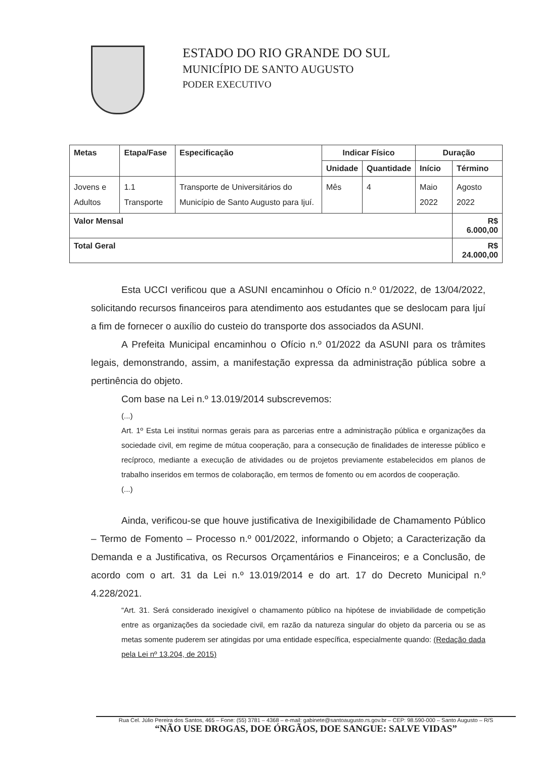ESTADO DO RIO GRANDE DO SUL
MUNICÍPIO DE SANTO AUGUSTO
PODER EXECUTIVO
| Metas | Etapa/Fase | Especificação | Indicar Físico | | Duração | |
| --- | --- | --- | --- | --- | --- | --- |
| | | | Unidade | Quantidade | Início | Término |
| Jovens e Adultos | 1.1 Transporte | Transporte de Universitários do Município de Santo Augusto para Ijuí. | Mês | 4 | Maio 2022 | Agosto 2022 |
| Valor Mensal | | | | | | R$ 6.000,00 |
| Total Geral | | | | | | R$ 24.000,00 |
Esta UCCI verificou que a ASUNI encaminhou o Ofício n.º 01/2022, de 13/04/2022, solicitando recursos financeiros para atendimento aos estudantes que se deslocam para Ijuí a fim de fornecer o auxílio do custeio do transporte dos associados da ASUNI.
A Prefeita Municipal encaminhou o Ofício n.º 01/2022 da ASUNI para os trâmites legais, demonstrando, assim, a manifestação expressa da administração pública sobre a pertinência do objeto.
Com base na Lei n.º 13.019/2014 subscrevemos:
(...)
Art. 1º Esta Lei institui normas gerais para as parcerias entre a administração pública e organizações da sociedade civil, em regime de mútua cooperação, para a consecução de finalidades de interesse público e recíproco, mediante a execução de atividades ou de projetos previamente estabelecidos em planos de trabalho inseridos em termos de colaboração, em termos de fomento ou em acordos de cooperação.
(...)
Ainda, verificou-se que houve justificativa de Inexigibilidade de Chamamento Público – Termo de Fomento – Processo n.º 001/2022, informando o Objeto; a Caracterização da Demanda e a Justificativa, os Recursos Orçamentários e Financeiros; e a Conclusão, de acordo com o art. 31 da Lei n.º 13.019/2014 e do art. 17 do Decreto Municipal n.º 4.228/2021.
“Art. 31. Será considerado inexigível o chamamento público na hipótese de inviabilidade de competição entre as organizações da sociedade civil, em razão da natureza singular do objeto da parceria ou se as metas somente puderem ser atingidas por uma entidade específica, especialmente quando: (Redação dada pela Lei nº 13.204, de 2015)
Rua Cel. Júlio Pereira dos Santos, 465 – Fone: (55) 3781 – 4368 – e-mail: gabinete@santoaugusto.rs.gov.br – CEP: 98.590-000 – Santo Augusto – R/S
“NÃO USE DROGAS, DOE ÓRGÃOS, DOE SANGUE: SALVE VIDAS”